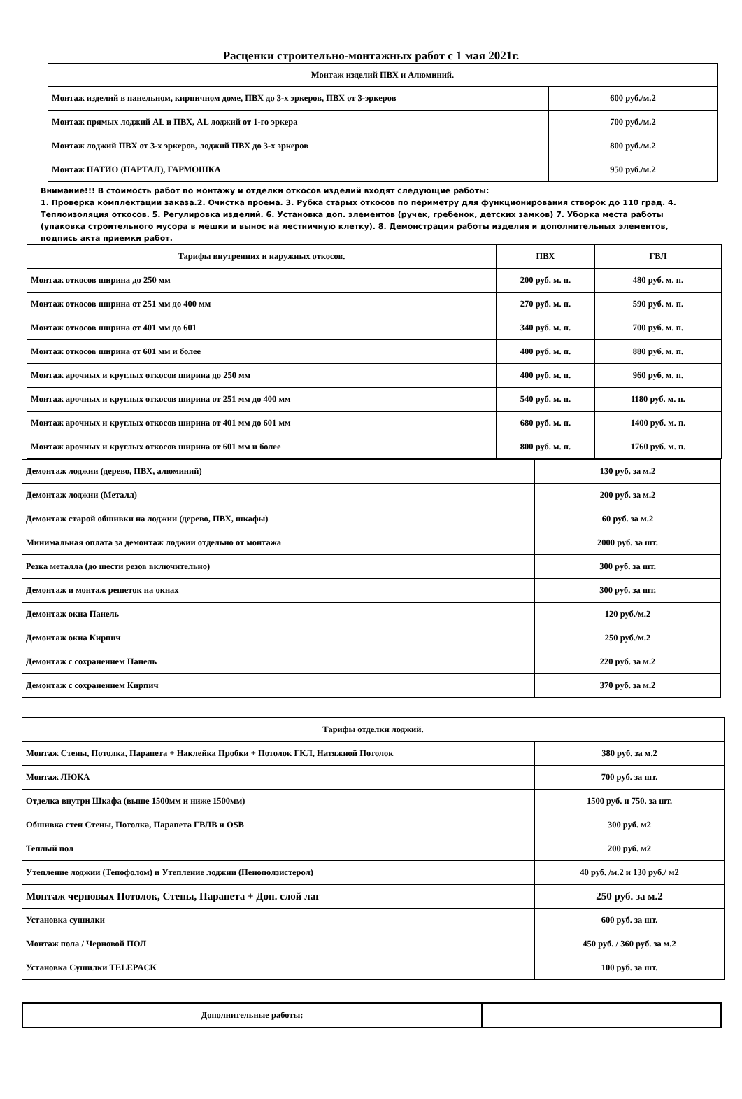Расценки строительно-монтажных работ с 1 мая 2021г.
| Монтаж изделий ПВХ и Алюминий. | |
| --- | --- |
| Монтаж изделий в панельном, кирпичном доме, ПВХ до 3-х эркеров, ПВХ от 3-эркеров | 600 руб./м.2 |
| Монтаж прямых лоджий AL и ПВХ, AL лоджий от 1-го эркера | 700 руб./м.2 |
| Монтаж лоджий ПВХ от 3-х эркеров, лоджий ПВХ до 3-х эркеров | 800 руб./м.2 |
| Монтаж ПАТИО (ПАРТАЛ), ГАРМОШКА | 950 руб./м.2 |
Внимание!!! В стоимость работ по монтажу и отделки откосов изделий входят следующие работы:
1. Проверка комплектации заказа.2. Очистка проема. 3. Рубка старых откосов по периметру для функционирования створок до 110 град. 4. Теплоизоляция откосов. 5. Регулировка изделий. 6. Установка доп. элементов (ручек, гребенок, детских замков) 7. Уборка места работы (упаковка строительного мусора в мешки и вынос на лестничную клетку). 8. Демонстрация работы изделия и дополнительных элементов, подпись акта приемки работ.
| Тарифы внутренних и наружных откосов. | ПВХ | ГВЛ |
| --- | --- | --- |
| Монтаж откосов ширина до 250 мм | 200 руб. м. п. | 480 руб. м. п. |
| Монтаж откосов ширина от 251 мм до 400 мм | 270 руб. м. п. | 590 руб. м. п. |
| Монтаж откосов ширина от 401 мм до 601 | 340 руб. м. п. | 700 руб. м. п. |
| Монтаж откосов ширина от 601 мм и более | 400 руб. м. п. | 880 руб. м. п. |
| Монтаж арочных и круглых откосов ширина до 250 мм | 400 руб. м. п. | 960 руб. м. п. |
| Монтаж арочных и круглых откосов ширина от 251 мм до 400 мм | 540 руб. м. п. | 1180 руб. м. п. |
| Монтаж арочных и круглых откосов ширина от 401 мм до 601 мм | 680 руб. м. п. | 1400 руб. м. п. |
| Монтаж арочных и круглых откосов ширина от 601 мм и более | 800 руб. м. п. | 1760 руб. м. п. |
| Демонтаж лоджии (дерево, ПВХ, алюминий) | 130 руб. за м.2 |
| Демонтаж лоджии (Металл) | 200 руб. за м.2 |
| Демонтаж старой обшивки на лоджии (дерево, ПВХ, шкафы) | 60 руб. за м.2 |
| Минимальная оплата за демонтаж лоджии отдельно от монтажа | 2000 руб. за шт. |
| Резка металла (до шести резов включительно) | 300 руб. за шт. |
| Демонтаж и монтаж решеток на окнах | 300 руб. за шт. |
| Демонтаж окна Панель | 120 руб./м.2 |
| Демонтаж окна Кирпич | 250 руб./м.2 |
| Демонтаж с сохранением Панель | 220 руб. за м.2 |
| Демонтаж с сохранением Кирпич | 370 руб. за м.2 |
| Тарифы отделки лоджий. | |
| --- | --- |
| Монтаж Стены, Потолка, Парапета + Наклейка Пробки + Потолок ГКЛ, Натяжной Потолок | 380 руб. за м.2 |
| Монтаж ЛЮКА | 700 руб. за шт. |
| Отделка внутри Шкафа (выше 1500мм и ниже 1500мм) | 1500 руб. и 750. за шт. |
| Обшивка стен Стены, Потолка, Парапета ГВЛВ и OSB | 300 руб. м2 |
| Теплый пол | 200 руб. м2 |
| Утепление лоджии (Тепофолом) и Утепление лоджии (Пеноползистерол) | 40 руб. /м.2 и 130 руб./ м2 |
| Монтаж черновых Потолок, Стены, Парапета + Доп. слой лаг | 250 руб. за м.2 |
| Установка сушилки | 600 руб. за шт. |
| Монтаж пола / Черновой ПОЛ | 450 руб. / 360 руб. за м.2 |
| Установка Сушилки TELEPACK | 100 руб. за шт. |
| Дополнительные работы: | |